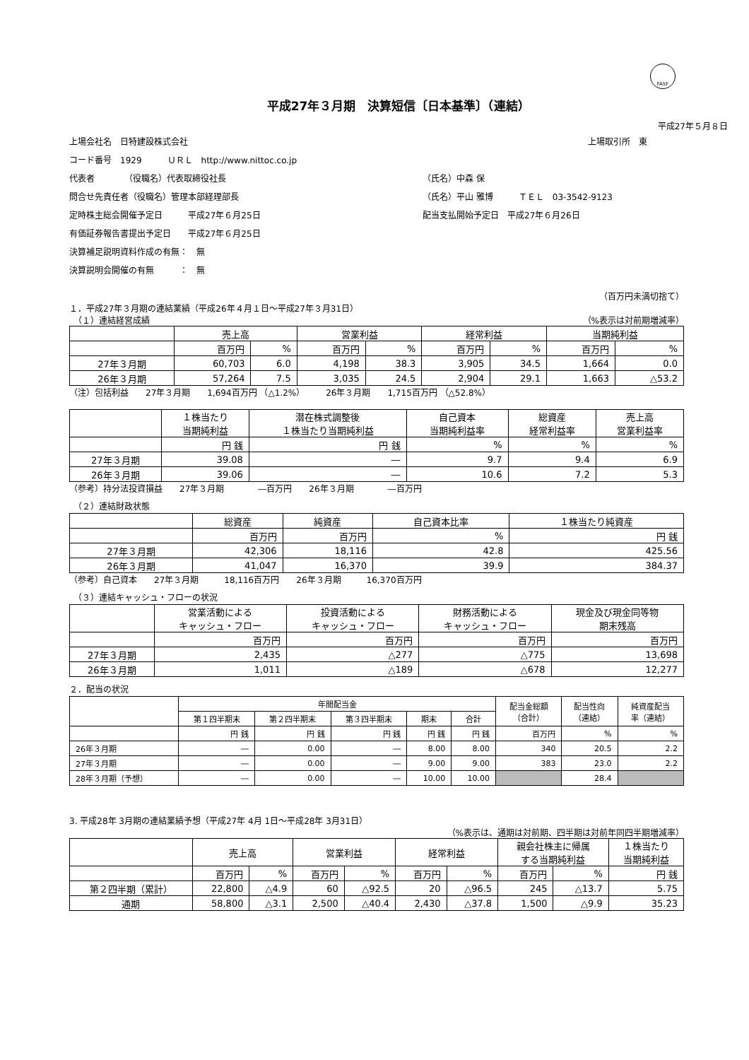FASF
平成27年３月期　決算短信〔日本基準〕（連結）
平成27年５月８日
上場会社名　日特建設株式会社 上場取引所　東
コード番号　1929　　　ＵＲＬ　http://www.nittoc.co.jp
代表者　　　　（役職名）代表取締役社長 （氏名）中森 保
問合せ先責任者（役職名）管理本部経理部長 （氏名）平山 雅博　　　ＴＥＬ　03-3542-9123
定時株主総会開催予定日　　　平成27年６月25日 配当支払開始予定日　平成27年６月26日
有価証券報告書提出予定日　　平成27年６月25日
決算補足説明資料作成の有無：　無
決算説明会開催の有無　　　：　無
（百万円未満切捨て）
１．平成27年３月期の連結業績（平成26年４月１日～平成27年３月31日）
　（１）連結経営成績 （%表示は対前期増減率）
| | 売上高 | | 営業利益 | | 経常利益 | | 当期純利益 | |
| --- | --- | --- | --- | --- | --- | --- | --- | --- |
| | 百万円 | % | 百万円 | % | 百万円 | % | 百万円 | % |
| 27年３月期 | 60,703 | 6.0 | 4,198 | 38.3 | 3,905 | 34.5 | 1,664 | 0.0 |
| 26年３月期 | 57,264 | 7.5 | 3,035 | 24.5 | 2,904 | 29.1 | 1,663 | △53.2 |
（注）包括利益　　27年３月期　　1,694百万円 （△1.2%）　　　26年３月期　　1,715百万円 （△52.8%）
| | １株当たり 当期純利益 | 潜在株式調整後 １株当たり当期純利益 | 自己資本 当期純利益率 | 総資産 経常利益率 | 売上高 営業利益率 |
| --- | --- | --- | --- | --- | --- |
| | 円 銭 | 円 銭 | % | % | % |
| 27年３月期 | 39.08 | ― | 9.7 | 9.4 | 6.9 |
| 26年３月期 | 39.06 | ― | 10.6 | 7.2 | 5.3 |
（参考）持分法投資損益　　27年３月期　　　　―百万円　　26年３月期　　　　―百万円
　（２）連結財政状態
| | 総資産 | 純資産 | 自己資本比率 | １株当たり純資産 |
| --- | --- | --- | --- | --- |
| | 百万円 | 百万円 | % | 円 銭 |
| 27年３月期 | 42,306 | 18,116 | 42.8 | 425.56 |
| 26年３月期 | 41,047 | 16,370 | 39.9 | 384.37 |
（参考）自己資本　　27年３月期　　　18,116百万円　　26年３月期　　　16,370百万円
　（３）連結キャッシュ・フローの状況
| | 営業活動による キャッシュ・フロー | 投資活動による キャッシュ・フロー | 財務活動による キャッシュ・フロー | 現金及び現金同等物 期末残高 |
| --- | --- | --- | --- | --- |
| | 百万円 | 百万円 | 百万円 | 百万円 |
| 27年３月期 | 2,435 | △277 | △775 | 13,698 |
| 26年３月期 | 1,011 | △189 | △678 | 12,277 |
２．配当の状況
| | 年間配当金 | | | | | 配当金総額 （合計） | 配当性向 （連結） | 純資産配当 率（連結） |
| --- | --- | --- | --- | --- | --- | --- | --- | --- |
| | 第１四半期末 | 第２四半期末 | 第３四半期末 | 期末 | 合計 | | | |
| | 円 銭 | 円 銭 | 円 銭 | 円 銭 | 円 銭 | 百万円 | % | % |
| 26年３月期 | ― | 0.00 | ― | 8.00 | 8.00 | 340 | 20.5 | 2.2 |
| 27年３月期 | ― | 0.00 | ― | 9.00 | 9.00 | 383 | 23.0 | 2.2 |
| 28年３月期（予想） | ― | 0.00 | ― | 10.00 | 10.00 | | 28.4 | |
3. 平成28年 3月期の連結業績予想（平成27年 4月 1日～平成28年 3月31日）
（%表示は、通期は対前期、四半期は対前年同四半期増減率）
| | 売上高 | | 営業利益 | | 経常利益 | | 親会社株主に帰属 する当期純利益 | | １株当たり 当期純利益 |
| --- | --- | --- | --- | --- | --- | --- | --- | --- | --- |
| | 百万円 | % | 百万円 | % | 百万円 | % | 百万円 | % | 円 銭 |
| 第２四半期（累計） | 22,800 | △4.9 | 60 | △92.5 | 20 | △96.5 | 245 | △13.7 | 5.75 |
| 通期 | 58,800 | △3.1 | 2,500 | △40.4 | 2,430 | △37.8 | 1,500 | △9.9 | 35.23 |